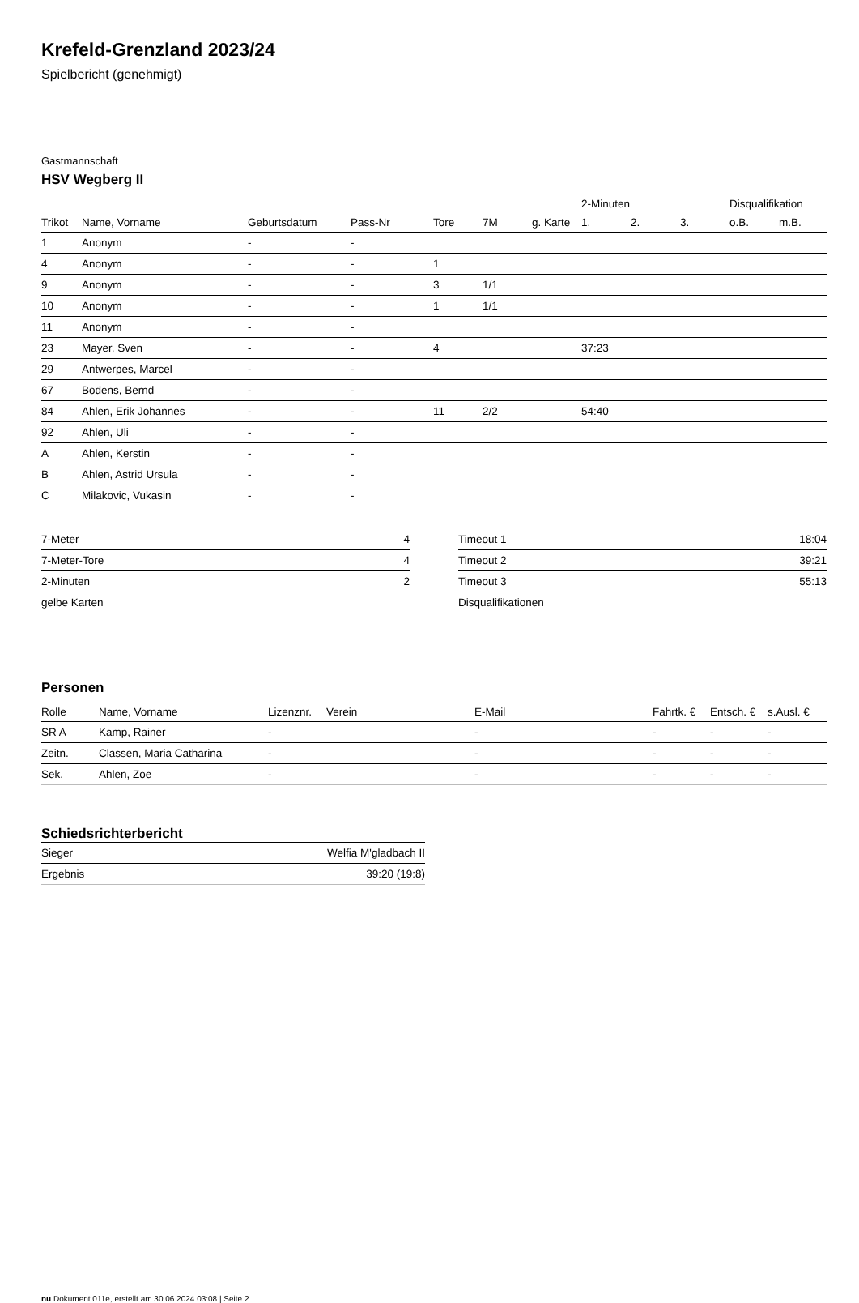Krefeld-Grenzland 2023/24
Spielbericht (genehmigt)
Gastmannschaft
HSV Wegberg II
| | | | | | | | 2-Minuten | | | Disqualifikation | |
| --- | --- | --- | --- | --- | --- | --- | --- | --- | --- | --- | --- |
| Trikot | Name, Vorname | Geburtsdatum | Pass-Nr | Tore | 7M | g. Karte | 1. | 2. | 3. | o.B. | m.B. |
| 1 | Anonym | - | - | | | | | | | | |
| 4 | Anonym | - | - | 1 | | | | | | | |
| 9 | Anonym | - | - | 3 | 1/1 | | | | | | |
| 10 | Anonym | - | - | 1 | 1/1 | | | | | | |
| 11 | Anonym | - | - | | | | | | | | |
| 23 | Mayer, Sven | - | - | 4 | | | 37:23 | | | | |
| 29 | Antwerpes, Marcel | - | - | | | | | | | | |
| 67 | Bodens, Bernd | - | - | | | | | | | | |
| 84 | Ahlen, Erik Johannes | - | - | 11 | 2/2 | | 54:40 | | | | |
| 92 | Ahlen, Uli | - | - | | | | | | | | |
| A | Ahlen, Kerstin | - | - | | | | | | | | |
| B | Ahlen, Astrid Ursula | - | - | | | | | | | | |
| C | Milakovic, Vukasin | - | - | | | | | | | | |
| 7-Meter | 4 |
| 7-Meter-Tore | 4 |
| 2-Minuten | 2 |
| gelbe Karten | |
| Timeout 1 | 18:04 |
| Timeout 2 | 39:21 |
| Timeout 3 | 55:13 |
| Disqualifikationen | |
Personen
| Rolle | Name, Vorname | Lizenznr. | Verein | E-Mail | Fahrtk. € | Entsch. € | s.Ausl. € |
| --- | --- | --- | --- | --- | --- | --- | --- |
| SR A | Kamp, Rainer | - | | - | - | - | - |
| Zeitn. | Classen, Maria Catharina | - | | - | - | - | - |
| Sek. | Ahlen, Zoe | - | | - | - | - | - |
Schiedsrichterbericht
| Sieger | Welfia M'gladbach II |
| Ergebnis | 39:20 (19:8) |
nu.Dokument 011e, erstellt am 30.06.2024 03:08 | Seite 2